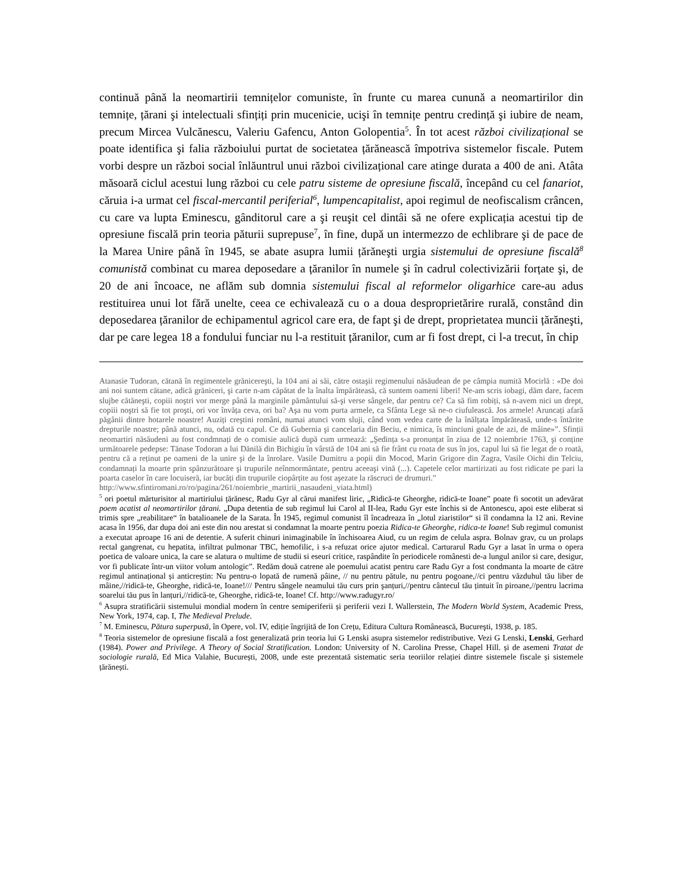continuă până la neomartirii temnițelor comuniste, în frunte cu marea cunună a neomartirilor din temnițe, țărani şi intelectuali sfințiți prin mucenicie, ucişi în temnițe pentru credință şi iubire de neam, precum Mircea Vulcănescu, Valeriu Gafencu, Anton Golopentia<sup>5</sup>. În tot acest război civilizațional se poate identifica şi falia războiului purtat de societatea țărănească împotriva sistemelor fiscale. Putem vorbi despre un război social înlăuntrul unui război civilizațional care atinge durata a 400 de ani. Atâta măsoară ciclul acestui lung război cu cele patru sisteme de opresiune fiscală, începând cu cel fanariot, căruia i-a urmat cel fiscal-mercantil periferial<sup>6</sup>, lumpencapitalist, apoi regimul de neofiscalism crâncen, cu care va lupta Eminescu, gânditorul care a şi reuşit cel dintâi să ne ofere explicația acestui tip de opresiune fiscală prin teoria păturii suprepuse<sup>7</sup>, în fine, după un intermezzo de echlibrare şi de pace de la Marea Unire până în 1945, se abate asupra lumii țărăneşti urgia sistemului de opresiune fiscală<sup>8</sup> comunistă combinat cu marea deposedare a țăranilor în numele şi în cadrul colectivizării forțate şi, de 20 de ani încoace, ne aflăm sub domnia sistemului fiscal al reformelor oligarhice care-au adus restituirea unui lot fără unelte, ceea ce echivalează cu o a doua desproprietărire rurală, constând din deposedarea țăranilor de echipamentul agricol care era, de fapt şi de drept, proprietatea muncii țărăneşti, dar pe care legea 18 a fondului funciar nu l-a restituit țăranilor, cum ar fi fost drept, ci l-a trecut, în chip
Atanasie Tudoran, cătană în regimentele grănicereşti, la 104 ani ai săi, către ostaşii regimenului năsăudean de pe câmpia numită Mocirlă : «De doi ani noi suntem cătane, adică grăniceri, şi carte n-am căpătat de la înalta împărăteasă, că suntem oameni liberi! Ne-am scris iobagi, dăm dare, facem slujbe cătăneşti, copiii noştri vor merge până la marginile pământului să-şi verse sângele, dar pentru ce? Ca să fim robiți, să n-avem nici un drept, copiii noştri să fie tot proşti, ori vor învăța ceva, ori ba? Aşa nu vom purta armele, ca Sfânta Lege să ne-o ciufulească. Jos armele! Aruncați afară păgânii dintre hotarele noastre! Auziți creştini români, numai atunci vom sluji, când vom vedea carte de la înălțata împărăteasă, unde-s întărite drepturile noastre; până atunci, nu, odată cu capul. Ce dă Gubernia şi cancelaria din Beciu, e nimica, îs minciuni goale de azi, de mâine»”. Sfinții neomartiri năsăudeni au fost condmnați de o comisie aulică după cum urmează: „Şedința s-a pronunțat în ziua de 12 noiembrie 1763, şi conține următoarele pedepse: Tănase Todoran a lui Dănilă din Bichigiu în vârstă de 104 ani să fie frânt cu roata de sus în jos, capul lui să fie legat de o roată, pentru că a reținut pe oameni de la unire şi de la înrolare. Vasile Dumitru a popii din Mocod, Marin Grigore din Zagra, Vasile Oichi din Telciu, condamnați la moarte prin spânzurătoare şi trupurile neînmormântate, pentru aceeaşi vină (...). Capetele celor martirizati au fost ridicate pe pari la poarta caselor în care locuiseră, iar bucăți din trupurile ciopârțite au fost aşezate la răscruci de drumuri.”
http://www.sfintiromani.ro/ro/pagina/261/noiembrie_martirii_nasaudeni_viata.html)
<sup>5</sup> ori poetul mărturisitor al martiriului țărănesc, Radu Gyr al cărui manifest liric, „Ridică-te Gheorghe, ridică-te Ioane” poate fi socotit un adevărat poem acatist al neomartirilor țărani. „Dupa detentia de sub regimul lui Carol al II-lea, Radu Gyr este închis si de Antonescu, apoi este eliberat si trimis spre „reabilitare“ în batalioanele de la Sarata. În 1945, regimul comunist îl încadreaza în „lotul ziaristilor“ si îl condamna la 12 ani. Revine acasa în 1956, dar dupa doi ani este din nou arestat si condamnat la moarte pentru poezia Ridica-te Gheorghe, ridica-te Ioane! Sub regimul comunist a executat aproape 16 ani de detentie. A suferit chinuri inimaginabile în închisoarea Aiud, cu un regim de celula aspra. Bolnav grav, cu un prolaps rectal gangrenat, cu hepatita, infiltrat pulmonar TBC, hemofilic, i s-a refuzat orice ajutor medical. Carturarul Radu Gyr a lasat în urma o opera poetica de valoare unica, la care se alatura o multime de studii si eseuri critice, raspândite în periodicele românesti de-a lungul anilor si care, desigur, vor fi publicate într-un viitor volum antologic”. Redăm două catrene ale poemului acatist pentru care Radu Gyr a fost condmanta la moarte de către regimul antinațional și anticreștin: Nu pentru-o lopată de rumenă pâine, // nu pentru pătule, nu pentru pogoane,//ci pentru văzduhul tău liber de mâine,//ridică-te, Gheorghe, ridică-te, Ioane!/// Pentru sângele neamului tău curs prin şanțuri,//pentru cântecul tău țintuit în piroane,//pentru lacrima soarelui tău pus în lanțuri,//ridică-te, Gheorghe, ridică-te, Ioane! Cf. http://www.radugyr.ro/
<sup>6</sup> Asupra stratificării sistemului mondial modern în centre semiperiferii și periferii vezi I. Wallerstein, The Modern World System, Academic Press, New York, 1974, cap. I, The Medieval Prelude.
<sup>7</sup> M. Eminescu, Pătura superpusă, în Opere, vol. IV, ediție îngrijită de Ion Crețu, Editura Cultura Românească, Bucureşti, 1938, p. 185.
<sup>8</sup> Teoria sistemelor de opresiune fiscală a fost generalizată prin teoria lui G Lenski asupra sistemelor redistributive. Vezi G Lenski, Lenski, Gerhard (1984). Power and Privilege. A Theory of Social Stratification. London: University of N. Carolina Presse, Chapel Hill. și de asemeni Tratat de sociologie rurală, Ed Mica Valahie, București, 2008, unde este prezentată sistematic seria teoriilor relației dintre sistemele fiscale și sistemele țărănești.